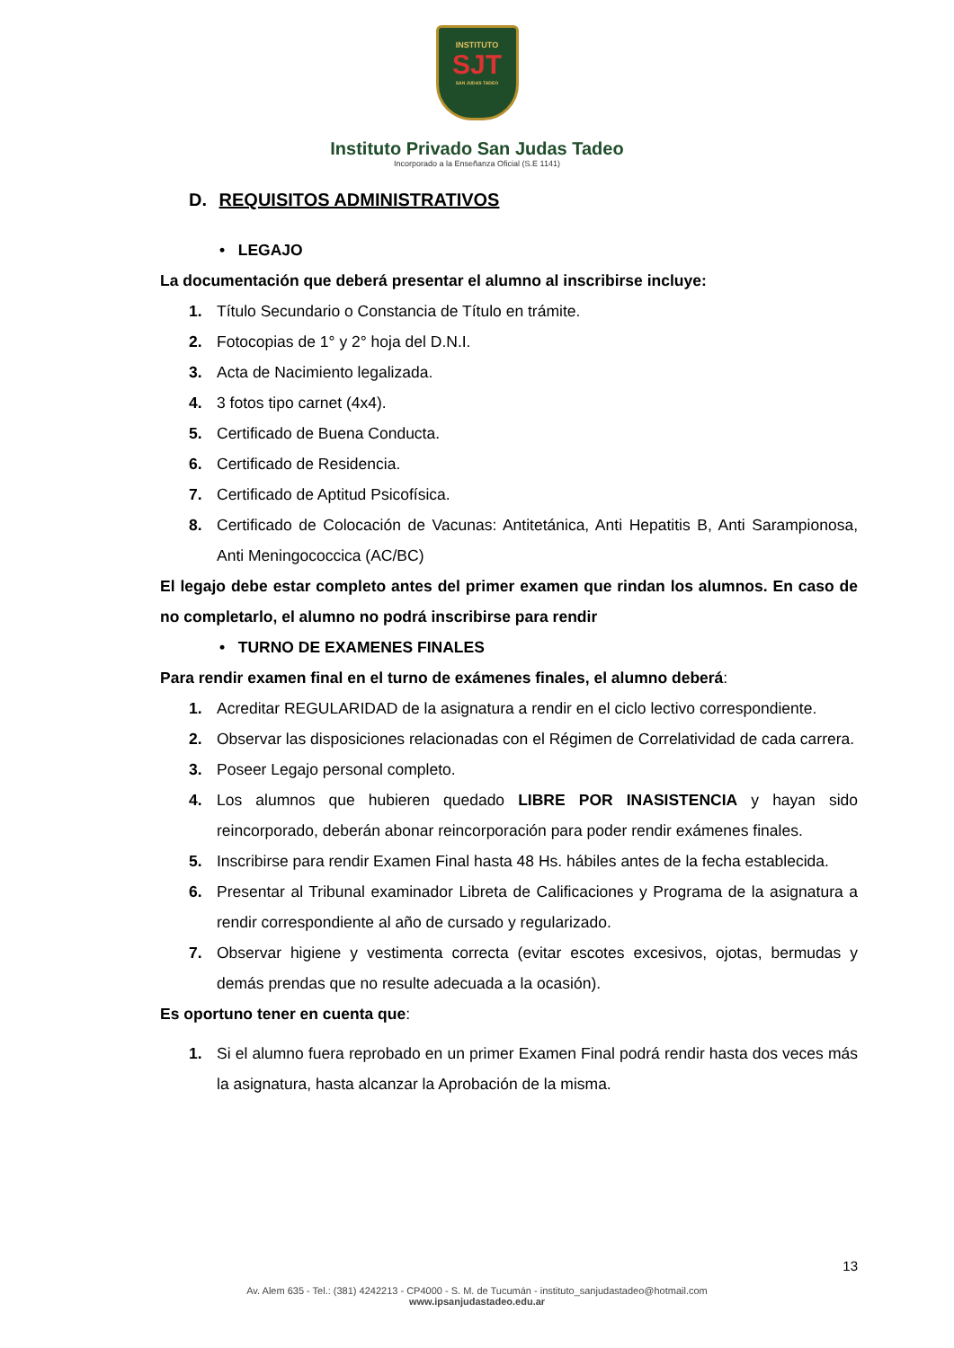INSTITUTO
SJT
SAN JUDAS TADEO
Instituto Privado San Judas Tadeo
Incorporado a la Enseñanza Oficial (S.E 1141)
D. REQUISITOS ADMINISTRATIVOS
• LEGAJO
La documentación que deberá presentar el alumno al inscribirse incluye:
1. Título Secundario o Constancia de Título en trámite.
2. Fotocopias de 1° y 2° hoja del D.N.I.
3. Acta de Nacimiento legalizada.
4. 3 fotos tipo carnet (4x4).
5. Certificado de Buena Conducta.
6. Certificado de Residencia.
7. Certificado de Aptitud Psicofísica.
8. Certificado de Colocación de Vacunas: Antitetánica, Anti Hepatitis B, Anti Sarampionosa, Anti Meningococcica (AC/BC)
El legajo debe estar completo antes del primer examen que rindan los alumnos. En caso de no completarlo, el alumno no podrá inscribirse para rendir
• TURNO DE EXAMENES FINALES
Para rendir examen final en el turno de exámenes finales, el alumno deberá:
1. Acreditar REGULARIDAD de la asignatura a rendir en el ciclo lectivo correspondiente.
2. Observar las disposiciones relacionadas con el Régimen de Correlatividad de cada carrera.
3. Poseer Legajo personal completo.
4. Los alumnos que hubieren quedado LIBRE POR INASISTENCIA y hayan sido reincorporado, deberán abonar reincorporación para poder rendir exámenes finales.
5. Inscribirse para rendir Examen Final hasta 48 Hs. hábiles antes de la fecha establecida.
6. Presentar al Tribunal examinador Libreta de Calificaciones y Programa de la asignatura a rendir correspondiente al año de cursado y regularizado.
7. Observar higiene y vestimenta correcta (evitar escotes excesivos, ojotas, bermudas y demás prendas que no resulte adecuada a la ocasión).
Es oportuno tener en cuenta que:
1. Si el alumno fuera reprobado en un primer Examen Final podrá rendir hasta dos veces más la asignatura, hasta alcanzar la Aprobación de la misma.
13
Av. Alem 635 - Tel.: (381) 4242213 - CP4000 - S. M. de Tucumán - instituto_sanjudastadeo@hotmail.com
www.ipsanjudastadeo.edu.ar